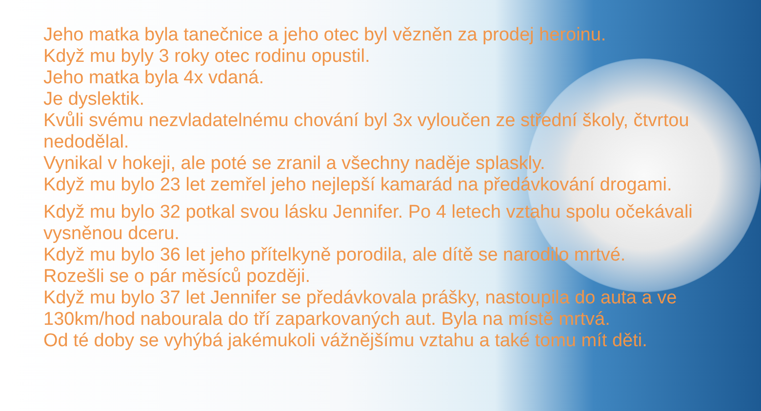Jeho matka byla tanečnice a jeho otec byl vězněn za prodej heroinu.
Když mu byly 3 roky otec rodinu opustil.
Jeho matka byla 4x vdaná.
Je dyslektik.
Kvůli svému nezvladatelnému chování byl 3x vyloučen ze střední školy, čtvrtou nedodělal.
Vynikal v hokeji, ale poté se zranil a všechny naděje splaskly.
Když mu bylo 23 let zemřel jeho nejlepší kamarád na předávkování drogami.
Když mu bylo 32 potkal svou lásku Jennifer. Po 4 letech vztahu spolu očekávali vysněnou dceru.
Když mu bylo 36 let jeho přítelkyně porodila, ale dítě se narodilo mrtvé.
Rozešli se o pár měsíců později.
Když mu bylo 37 let Jennifer se předávkovala prášky, nastoupila do auta a ve 130km/hod nabourala do tří zaparkovaných aut. Byla na místě mrtvá.
Od té doby se vyhýbá jakémukoli vážnějšímu vztahu a také tomu mít děti.